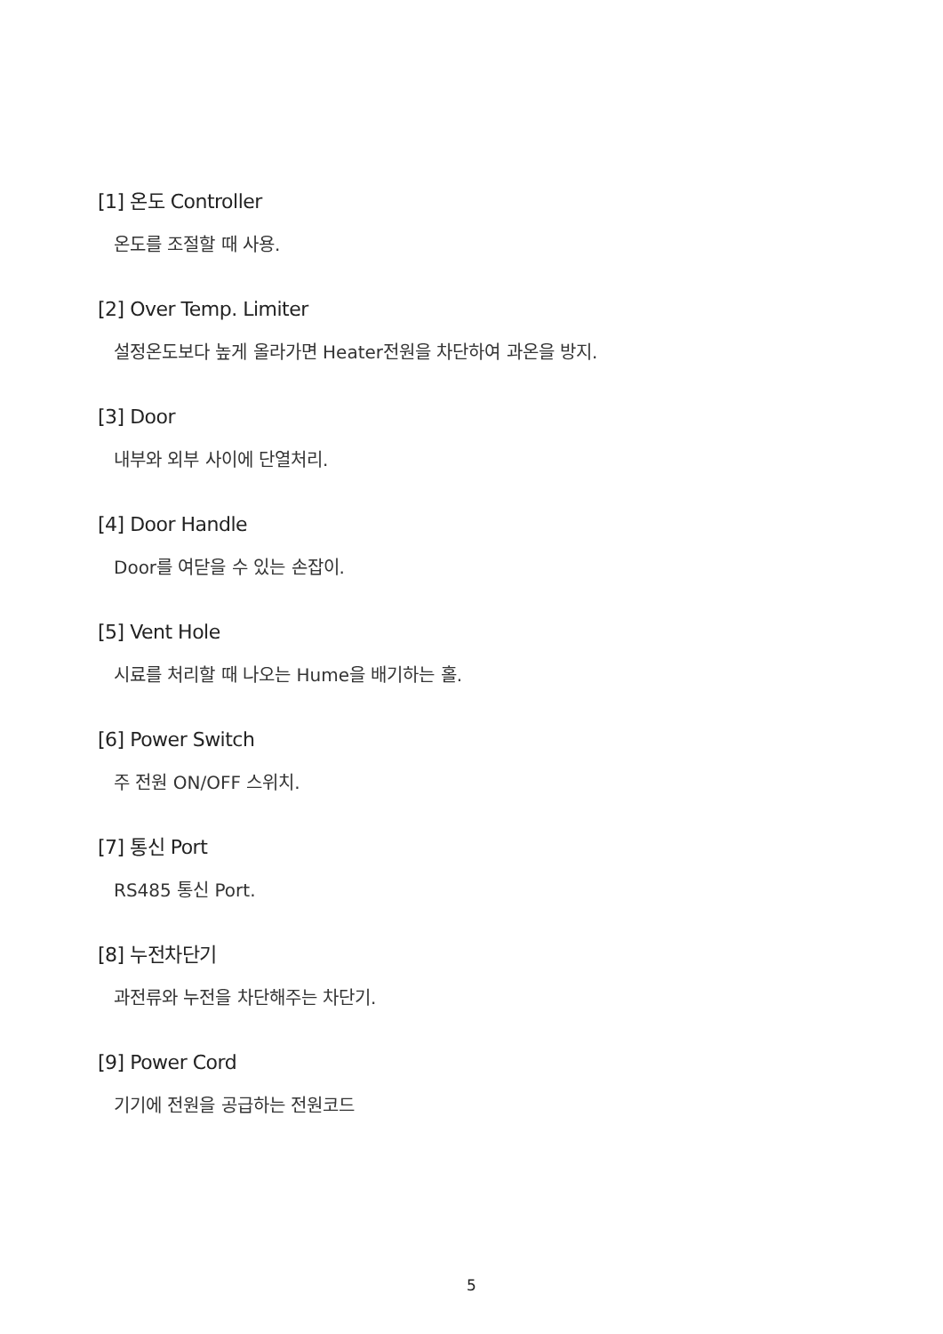[1] 온도 Controller
온도를 조절할 때 사용.
[2] Over Temp. Limiter
설정온도보다 높게 올라가면 Heater전원을 차단하여 과온을 방지.
[3] Door
내부와 외부 사이에 단열처리.
[4] Door Handle
Door를 여닫을 수 있는 손잡이.
[5] Vent Hole
시료를 처리할 때 나오는 Hume을 배기하는 홀.
[6] Power Switch
주 전원 ON/OFF 스위치.
[7] 통신 Port
RS485 통신 Port.
[8] 누전차단기
과전류와 누전을 차단해주는 차단기.
[9] Power Cord
기기에 전원을 공급하는 전원코드
5